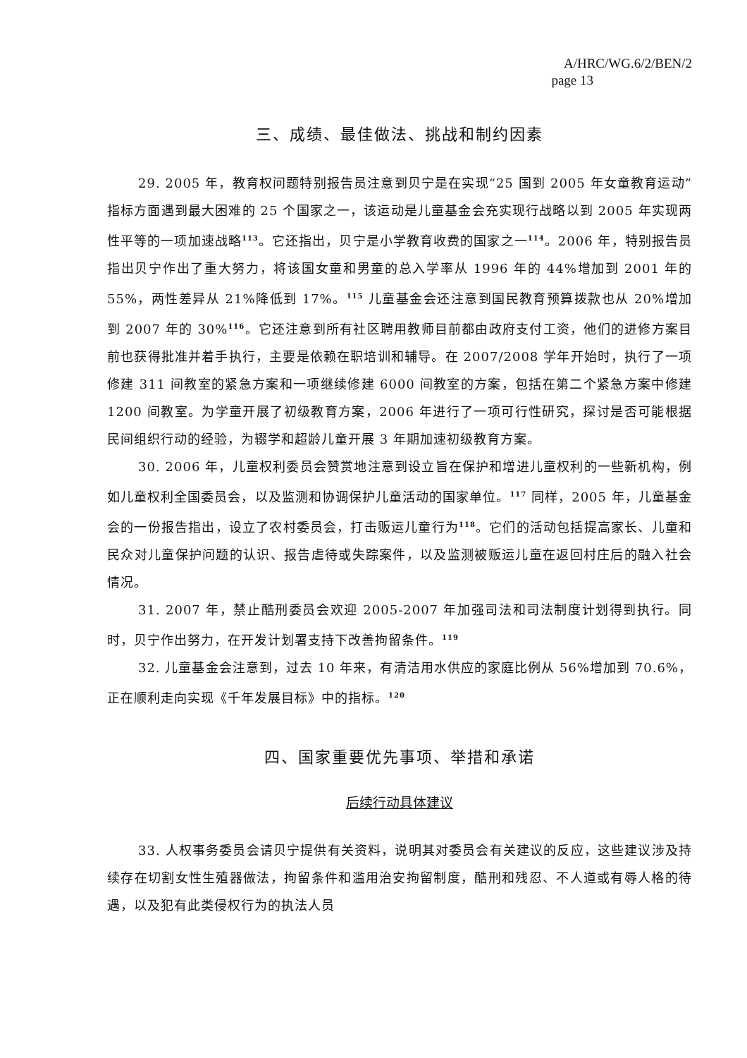A/HRC/WG.6/2/BEN/2
page 13
三、成绩、最佳做法、挑战和制约因素
29. 2005 年，教育权问题特别报告员注意到贝宁是在实现“25 国到 2005 年女童教育运动”指标方面遇到最大困难的 25 个国家之一，该运动是儿童基金会充实现行战略以到 2005 年实现两性平等的一项加速战略<sup>113</sup>。它还指出，贝宁是小学教育收费的国家之一<sup>114</sup>。2006 年，特别报告员指出贝宁作出了重大努力，将该国女童和男童的总入学率从 1996 年的 44%增加到 2001 年的 55%，两性差异从 21%降低到 17%。<sup>115</sup> 儿童基金会还注意到国民教育预算拨款也从 20%增加到 2007 年的 30%<sup>116</sup>。它还注意到所有社区聘用教师目前都由政府支付工资，他们的进修方案目前也获得批准并着手执行，主要是依赖在职培训和辅导。在 2007/2008 学年开始时，执行了一项修建 311 间教室的紧急方案和一项继续修建 6000 间教室的方案，包括在第二个紧急方案中修建 1200 间教室。为学童开展了初级教育方案，2006 年进行了一项可行性研究，探讨是否可能根据民间组织行动的经验，为辍学和超龄儿童开展 3 年期加速初级教育方案。
30. 2006 年，儿童权利委员会赞赏地注意到设立旨在保护和增进儿童权利的一些新机构，例如儿童权利全国委员会，以及监测和协调保护儿童活动的国家单位。<sup>117</sup> 同样，2005 年，儿童基金会的一份报告指出，设立了农村委员会，打击贩运儿童行为<sup>118</sup>。它们的活动包括提高家长、儿童和民众对儿童保护问题的认识、报告虐待或失踪案件，以及监测被贩运儿童在返回村庄后的融入社会情况。
31. 2007 年，禁止酷刑委员会欢迎 2005-2007 年加强司法和司法制度计划得到执行。同时，贝宁作出努力，在开发计划署支持下改善拘留条件。<sup>119</sup>
32. 儿童基金会注意到，过去 10 年来，有清洁用水供应的家庭比例从 56%增加到 70.6%，正在顺利走向实现《千年发展目标》中的指标。<sup>120</sup>
四、国家重要优先事项、举措和承诺
后续行动具体建议
33. 人权事务委员会请贝宁提供有关资料，说明其对委员会有关建议的反应，这些建议涉及持续存在切割女性生殖器做法，拘留条件和滥用治安拘留制度，酷刑和残忍、不人道或有辱人格的待遇，以及犯有此类侵权行为的执法人员